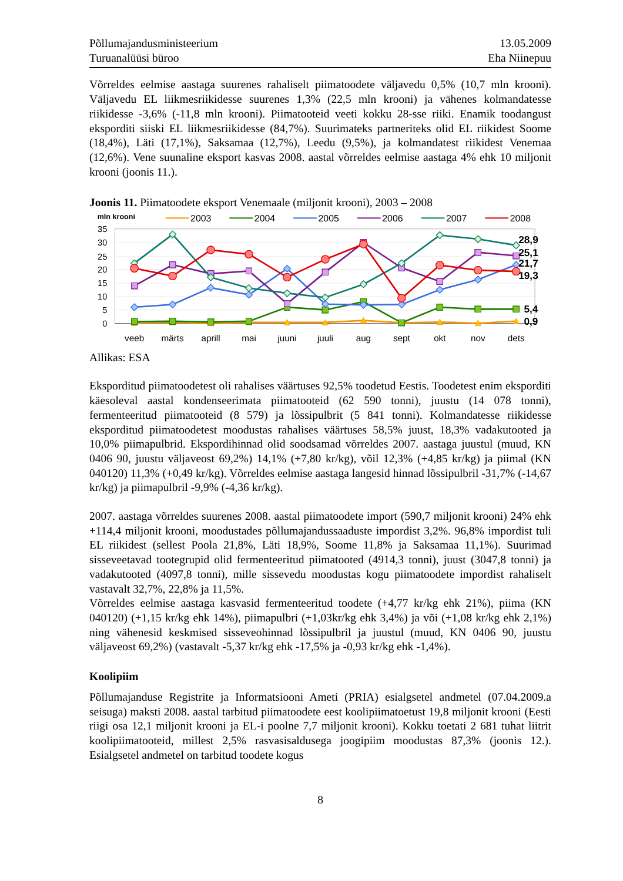Põllumajandusministeerium
Turuanalüüsi büroo
13.05.2009
Eha Niinepuu
Võrreldes eelmise aastaga suurenes rahaliselt piimatoodete väljavedu 0,5% (10,7 mln krooni). Väljavedu EL liikmesriikidesse suurenes 1,3% (22,5 mln krooni) ja vähenes kolmandatesse riikidesse -3,6% (-11,8 mln krooni). Piimatooteid veeti kokku 28-sse riiki. Enamik toodangust eksporditi siiski EL liikmesriikidesse (84,7%). Suurimateks partneriteks olid EL riikidest Soome (18,4%), Läti (17,1%), Saksamaa (12,7%), Leedu (9,5%), ja kolmandatest riikidest Venemaa (12,6%). Vene suunaline eksport kasvas 2008. aastal võrreldes eelmise aastaga 4% ehk 10 miljonit krooni (joonis 11.).
Joonis 11. Piimatoodete eksport Venemaale (miljonit krooni), 2003 – 2008
mln krooni
2003
2004
2005
2006
2007
2008
35
30
25
20
15
10
5
0
28,9
25,1
21,7
19,3
5,4
0,9
veeb
märts
aprill
mai
juuni
juuli
aug
sept
okt
nov
dets
Allikas: ESA
Eksporditud piimatoodetest oli rahalises väärtuses 92,5% toodetud Eestis. Toodetest enim eksporditi käesoleval aastal kondenseerimata piimatooteid (62 590 tonni), juustu (14 078 tonni), fermenteeritud piimatooteid (8 579) ja lõssipulbrit (5 841 tonni). Kolmandatesse riikidesse eksporditud piimatoodetest moodustas rahalises väärtuses 58,5% juust, 18,3% vadakutooted ja 10,0% piimapulbrid. Ekspordihinnad olid soodsamad võrreldes 2007. aastaga juustul (muud, KN 0406 90, juustu väljaveost 69,2%) 14,1% (+7,80 kr/kg), võil 12,3% (+4,85 kr/kg) ja piimal (KN 040120) 11,3% (+0,49 kr/kg). Võrreldes eelmise aastaga langesid hinnad lõssipulbril -31,7% (-14,67 kr/kg) ja piimapulbril -9,9% (-4,36 kr/kg).
2007. aastaga võrreldes suurenes 2008. aastal piimatoodete import (590,7 miljonit krooni) 24% ehk +114,4 miljonit krooni, moodustades põllumajandussaaduste impordist 3,2%. 96,8% impordist tuli EL riikidest (sellest Poola 21,8%, Läti 18,9%, Soome 11,8% ja Saksamaa 11,1%). Suurimad sisseveetavad tootegrupid olid fermenteeritud piimatooted (4914,3 tonni), juust (3047,8 tonni) ja vadakutooted (4097,8 tonni), mille sissevedu moodustas kogu piimatoodete impordist rahaliselt vastavalt 32,7%, 22,8% ja 11,5%.
Võrreldes eelmise aastaga kasvasid fermenteeritud toodete (+4,77 kr/kg ehk 21%), piima (KN 040120) (+1,15 kr/kg ehk 14%), piimapulbri (+1,03kr/kg ehk 3,4%) ja või (+1,08 kr/kg ehk 2,1%) ning vähenesid keskmised sisseveohinnad lõssipulbril ja juustul (muud, KN 0406 90, juustu väljaveost 69,2%) (vastavalt -5,37 kr/kg ehk -17,5% ja -0,93 kr/kg ehk -1,4%).
Koolipiim
Põllumajanduse Registrite ja Informatsiooni Ameti (PRIA) esialgsetel andmetel (07.04.2009.a seisuga) maksti 2008. aastal tarbitud piimatoodete eest koolipiimatoetust 19,8 miljonit krooni (Eesti riigi osa 12,1 miljonit krooni ja EL-i poolne 7,7 miljonit krooni). Kokku toetati 2 681 tuhat liitrit koolipiimatooteid, millest 2,5% rasvasisaldusega joogipiim moodustas 87,3% (joonis 12.). Esialgsetel andmetel on tarbitud toodete kogus
8